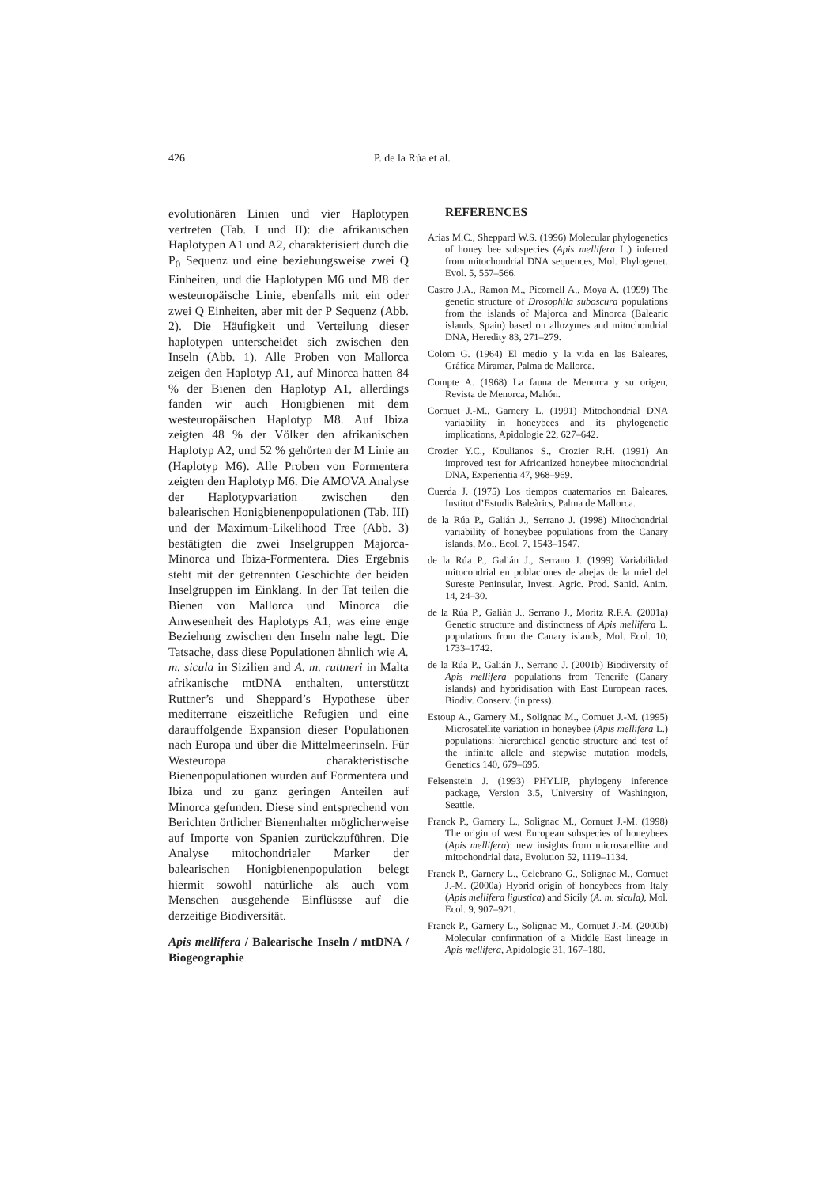426 P. de la Rúa et al.
evolutionären Linien und vier Haplotypen vertreten (Tab. I und II): die afrikanischen Haplotypen A1 und A2, charakterisiert durch die P<sub>0</sub> Sequenz und eine beziehungsweise zwei Q Einheiten, und die Haplotypen M6 und M8 der westeuropäische Linie, ebenfalls mit ein oder zwei Q Einheiten, aber mit der P Sequenz (Abb. 2). Die Häufigkeit und Verteilung dieser haplotypen unterscheidet sich zwischen den Inseln (Abb. 1). Alle Proben von Mallorca zeigen den Haplotyp A1, auf Minorca hatten 84 % der Bienen den Haplotyp A1, allerdings fanden wir auch Honigbienen mit dem westeuropäischen Haplotyp M8. Auf Ibiza zeigten 48 % der Völker den afrikanischen Haplotyp A2, und 52 % gehörten der M Linie an (Haplotyp M6). Alle Proben von Formentera zeigten den Haplotyp M6. Die AMOVA Analyse der Haplotypvariation zwischen den balearischen Honigbienenpopulationen (Tab. III) und der Maximum-Likelihood Tree (Abb. 3) bestätigten die zwei Inselgruppen Majorca-Minorca und Ibiza-Formentera. Dies Ergebnis steht mit der getrennten Geschichte der beiden Inselgruppen im Einklang. In der Tat teilen die Bienen von Mallorca und Minorca die Anwesenheit des Haplotyps A1, was eine enge Beziehung zwischen den Inseln nahe legt. Die Tatsache, dass diese Populationen ähnlich wie A. m. sicula in Sizilien and A. m. ruttneri in Malta afrikanische mtDNA enthalten, unterstützt Ruttner’s und Sheppard’s Hypothese über mediterrane eiszeitliche Refugien und eine darauffolgende Expansion dieser Populationen nach Europa und über die Mittelmeerinseln. Für Westeuropa charakteristische Bienenpopulationen wurden auf Formentera und Ibiza und zu ganz geringen Anteilen auf Minorca gefunden. Diese sind entsprechend von Berichten örtlicher Bienenhalter möglicherweise auf Importe von Spanien zurückzuführen. Die Analyse mitochondrialer Marker der balearischen Honigbienenpopulation belegt hiermit sowohl natürliche als auch vom Menschen ausgehende Einflüssse auf die derzeitige Biodiversität.
Apis mellifera / Balearische Inseln / mtDNA / Biogeographie
REFERENCES
Arias M.C., Sheppard W.S. (1996) Molecular phylogenetics of honey bee subspecies (Apis mellifera L.) inferred from mitochondrial DNA sequences, Mol. Phylogenet. Evol. 5, 557–566.
Castro J.A., Ramon M., Picornell A., Moya A. (1999) The genetic structure of Drosophila suboscura populations from the islands of Majorca and Minorca (Balearic islands, Spain) based on allozymes and mitochondrial DNA, Heredity 83, 271–279.
Colom G. (1964) El medio y la vida en las Baleares, Gráfica Miramar, Palma de Mallorca.
Compte A. (1968) La fauna de Menorca y su origen, Revista de Menorca, Mahón.
Cornuet J.-M., Garnery L. (1991) Mitochondrial DNA variability in honeybees and its phylogenetic implications, Apidologie 22, 627–642.
Crozier Y.C., Koulianos S., Crozier R.H. (1991) An improved test for Africanized honeybee mitochondrial DNA, Experientia 47, 968–969.
Cuerda J. (1975) Los tiempos cuaternarios en Baleares, Institut d’Estudis Baleàrics, Palma de Mallorca.
de la Rúa P., Galián J., Serrano J. (1998) Mitochondrial variability of honeybee populations from the Canary islands, Mol. Ecol. 7, 1543–1547.
de la Rúa P., Galián J., Serrano J. (1999) Variabilidad mitocondrial en poblaciones de abejas de la miel del Sureste Peninsular, Invest. Agric. Prod. Sanid. Anim. 14, 24–30.
de la Rúa P., Galián J., Serrano J., Moritz R.F.A. (2001a) Genetic structure and distinctness of Apis mellifera L. populations from the Canary islands, Mol. Ecol. 10, 1733–1742.
de la Rúa P., Galián J., Serrano J. (2001b) Biodiversity of Apis mellifera populations from Tenerife (Canary islands) and hybridisation with East European races, Biodiv. Conserv. (in press).
Estoup A., Garnery M., Solignac M., Cornuet J.-M. (1995) Microsatellite variation in honeybee (Apis mellifera L.) populations: hierarchical genetic structure and test of the infinite allele and stepwise mutation models, Genetics 140, 679–695.
Felsenstein J. (1993) PHYLIP, phylogeny inference package, Version 3.5, University of Washington, Seattle.
Franck P., Garnery L., Solignac M., Cornuet J.-M. (1998) The origin of west European subspecies of honeybees (Apis mellifera): new insights from microsatellite and mitochondrial data, Evolution 52, 1119–1134.
Franck P., Garnery L., Celebrano G., Solignac M., Cornuet J.-M. (2000a) Hybrid origin of honeybees from Italy (Apis mellifera ligustica) and Sicily (A. m. sicula), Mol. Ecol. 9, 907–921.
Franck P., Garnery L., Solignac M., Cornuet J.-M. (2000b) Molecular confirmation of a Middle East lineage in Apis mellifera, Apidologie 31, 167–180.